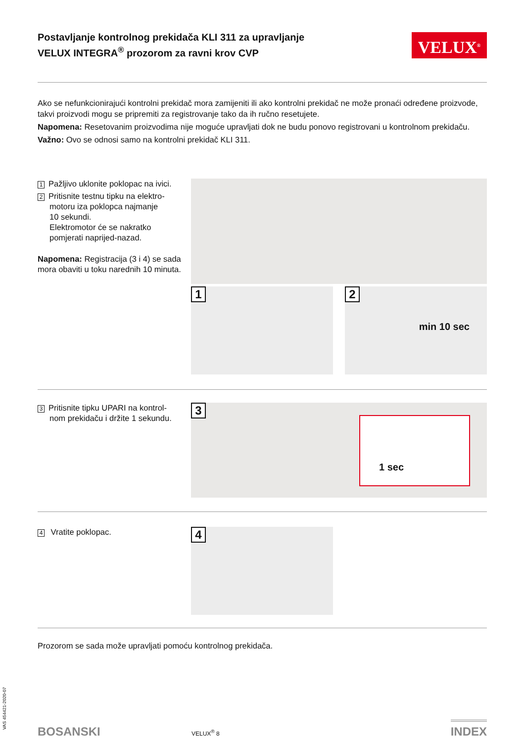Postavljanje kontrolnog prekidača KLI 311 za upravljanje
VELUX INTEGRA<sup>®</sup> prozorom za ravni krov CVP
VELUX<sup>®</sup>
Ako se nefunkcionirajući kontrolni prekidač mora zamijeniti ili ako kontrolni prekidač ne može pronaći određene proizvode, takvi proizvodi mogu se pripremiti za registrovanje tako da ih ručno resetujete.
Napomena: Resetovanim proizvodima nije moguće upravljati dok ne budu ponovo registrovani u kontrolnom prekidaču.
Važno: Ovo se odnosi samo na kontrolni prekidač KLI 311.
1 Pažljivo uklonite poklopac na ivici.
2 Pritisnite testnu tipku na elektro-
motoru iza poklopca najmanje
10 sekundi.
Elektromotor će se nakratko
pomjerati naprijed-nazad.
Napomena: Registracija (3 i 4) se sada mora obaviti u toku narednih 10 minuta.
1
2
min 10 sec
3 Pritisnite tipku UPARI na kontrol-
nom prekidaču i držite 1 sekundu.
3
1 sec
4 Vratite poklopac.
4
Prozorom se sada može upravljati pomoću kontrolnog prekidača.
BOSANSKI
VELUX<sup>®</sup> 8
INDEX
VAS 454421-2020-07